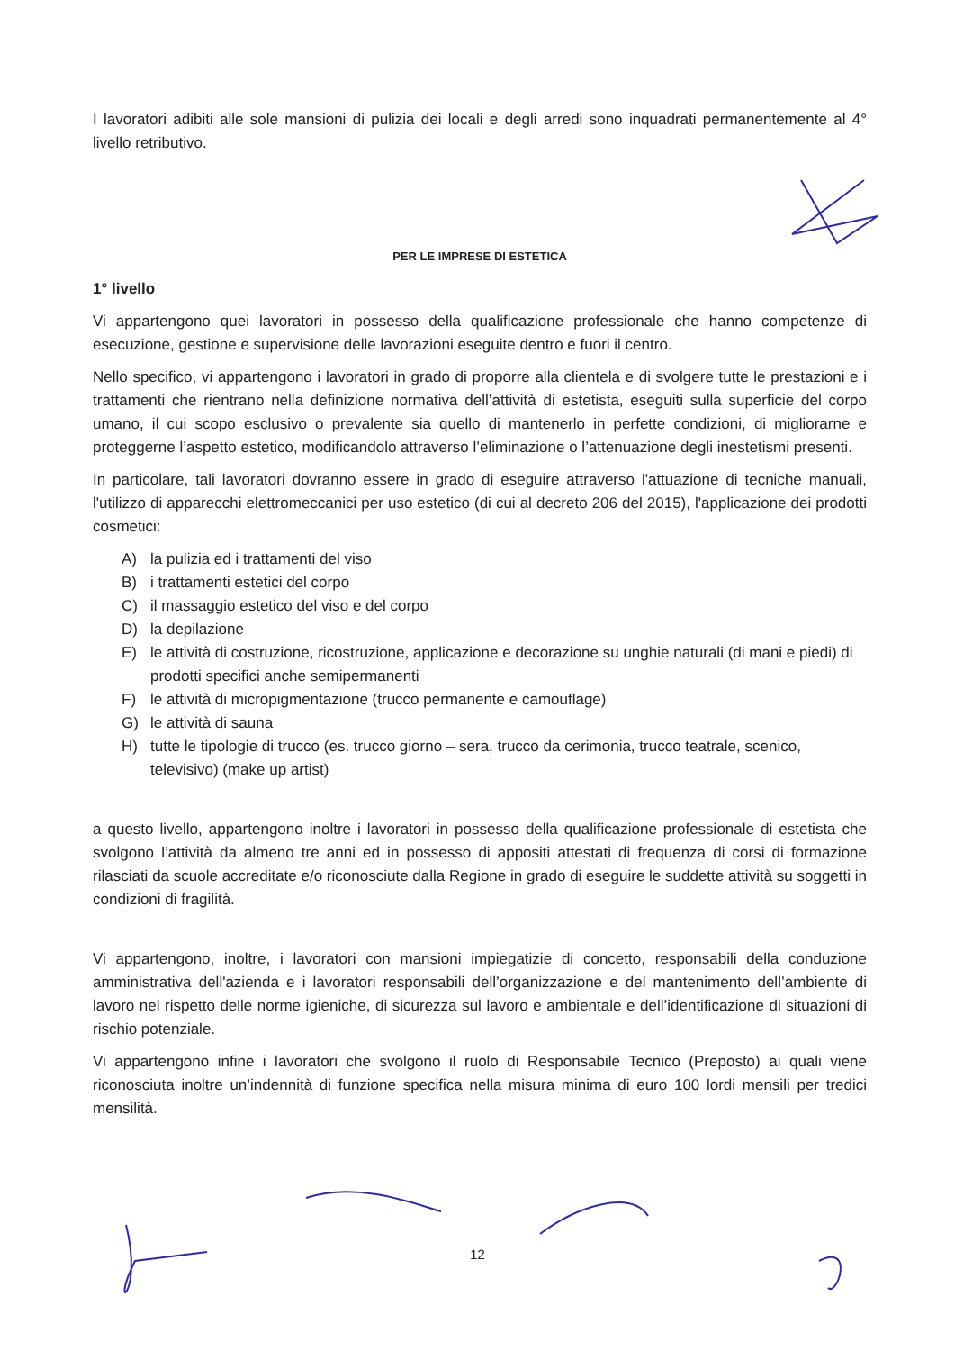I lavoratori adibiti alle sole mansioni di pulizia dei locali e degli arredi sono inquadrati permanentemente al 4° livello retributivo.
PER LE IMPRESE DI ESTETICA
1° livello
Vi appartengono quei lavoratori in possesso della qualificazione professionale che hanno competenze di esecuzione, gestione e supervisione delle lavorazioni eseguite dentro e fuori il centro.
Nello specifico, vi appartengono i lavoratori in grado di proporre alla clientela e di svolgere tutte le prestazioni e i trattamenti che rientrano nella definizione normativa dell’attività di estetista, eseguiti sulla superficie del corpo umano, il cui scopo esclusivo o prevalente sia quello di mantenerlo in perfette condizioni, di migliorarne e proteggerne l’aspetto estetico, modificandolo attraverso l’eliminazione o l’attenuazione degli inestetismi presenti.
In particolare, tali lavoratori dovranno essere in grado di eseguire attraverso l'attuazione di tecniche manuali, l'utilizzo di apparecchi elettromeccanici per uso estetico (di cui al decreto 206 del 2015), l'applicazione dei prodotti cosmetici:
A) la pulizia ed i trattamenti del viso
B) i trattamenti estetici del corpo
C) il massaggio estetico del viso e del corpo
D) la depilazione
E) le attività di costruzione, ricostruzione, applicazione e decorazione su unghie naturali (di mani e piedi) di prodotti specifici anche semipermanenti
F) le attività di micropigmentazione (trucco permanente e camouflage)
G) le attività di sauna
H) tutte le tipologie di trucco (es. trucco giorno – sera, trucco da cerimonia, trucco teatrale, scenico, televisivo) (make up artist)
a questo livello, appartengono inoltre i lavoratori in possesso della qualificazione professionale di estetista che svolgono l’attività da almeno tre anni ed in possesso di appositi attestati di frequenza di corsi di formazione rilasciati da scuole accreditate e/o riconosciute dalla Regione in grado di eseguire le suddette attività su soggetti in condizioni di fragilità.
Vi appartengono, inoltre, i lavoratori con mansioni impiegatizie di concetto, responsabili della conduzione amministrativa dell'azienda e i lavoratori responsabili dell’organizzazione e del mantenimento dell’ambiente di lavoro nel rispetto delle norme igieniche, di sicurezza sul lavoro e ambientale e dell’identificazione di situazioni di rischio potenziale.
Vi appartengono infine i lavoratori che svolgono il ruolo di Responsabile Tecnico (Preposto) ai quali viene riconosciuta inoltre un’indennità di funzione specifica nella misura minima di euro 100 lordi mensili per tredici mensilità.
12